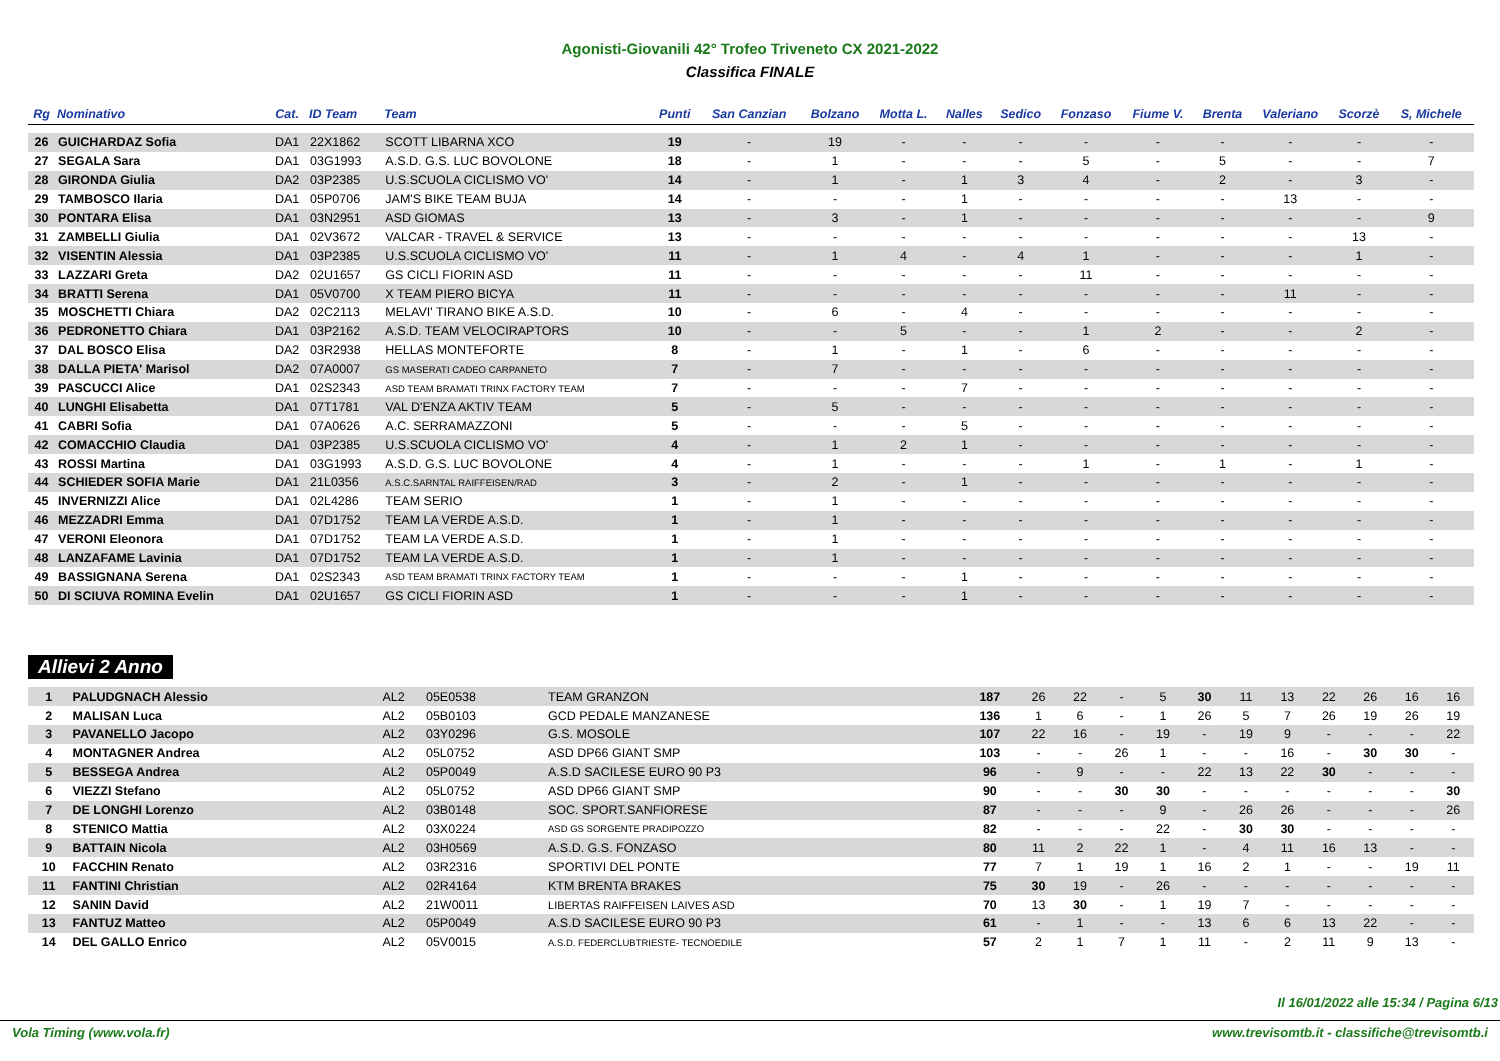Agonisti-Giovanili 42° Trofeo Triveneto CX 2021-2022
Classifica FINALE
| Rg | Nominativo | Cat. | ID Team | Team | Punti | San Canzian | Bolzano | Motta L. | Nalles | Sedico | Fonzaso | Fiume V. | Brenta | Valeriano | Scorzè | S, Michele |
| --- | --- | --- | --- | --- | --- | --- | --- | --- | --- | --- | --- | --- | --- | --- | --- | --- |
| 26 | GUICHARDAZ Sofia | DA1 | 22X1862 | SCOTT LIBARNA XCO | 19 | - | 19 | - | - | - | - | - | - | - | - | - |
| 27 | SEGALA Sara | DA1 | 03G1993 | A.S.D. G.S. LUC BOVOLONE | 18 | - | 1 | - | - | - | 5 | - | 5 | - | - | 7 |
| 28 | GIRONDA Giulia | DA2 | 03P2385 | U.S.SCUOLA CICLISMO VO' | 14 | - | 1 | - | 1 | 3 | 4 | - | 2 | - | 3 | - |
| 29 | TAMBOSCO Ilaria | DA1 | 05P0706 | JAM'S BIKE TEAM BUJA | 14 | - | - | - | 1 | - | - | - | - | 13 | - | - |
| 30 | PONTARA Elisa | DA1 | 03N2951 | ASD GIOMAS | 13 | - | 3 | - | 1 | - | - | - | - | - | - | 9 |
| 31 | ZAMBELLI Giulia | DA1 | 02V3672 | VALCAR - TRAVEL & SERVICE | 13 | - | - | - | - | - | - | - | - | - | 13 | - |
| 32 | VISENTIN Alessia | DA1 | 03P2385 | U.S.SCUOLA CICLISMO VO' | 11 | - | 1 | 4 | - | 4 | 1 | - | - | - | 1 | - |
| 33 | LAZZARI Greta | DA2 | 02U1657 | GS CICLI FIORIN ASD | 11 | - | - | - | - | - | 11 | - | - | - | - | - |
| 34 | BRATTI Serena | DA1 | 05V0700 | X TEAM PIERO BICYA | 11 | - | - | - | - | - | - | - | - | 11 | - | - |
| 35 | MOSCHETTI Chiara | DA2 | 02C2113 | MELAVI' TIRANO BIKE A.S.D. | 10 | - | 6 | - | 4 | - | - | - | - | - | - | - |
| 36 | PEDRONETTO Chiara | DA1 | 03P2162 | A.S.D. TEAM VELOCIRAPTORS | 10 | - | - | 5 | - | - | 1 | 2 | - | - | 2 | - |
| 37 | DAL BOSCO Elisa | DA2 | 03R2938 | HELLAS MONTEFORTE | 8 | - | 1 | - | 1 | - | 6 | - | - | - | - | - |
| 38 | DALLA PIETA' Marisol | DA2 | 07A0007 | GS MASERATI CADEO CARPANETO | 7 | - | 7 | - | - | - | - | - | - | - | - | - |
| 39 | PASCUCCI Alice | DA1 | 02S2343 | ASD TEAM BRAMATI TRINX FACTORY TEAM | 7 | - | - | - | 7 | - | - | - | - | - | - | - |
| 40 | LUNGHI Elisabetta | DA1 | 07T1781 | VAL D'ENZA AKTIV TEAM | 5 | - | 5 | - | - | - | - | - | - | - | - | - |
| 41 | CABRI Sofia | DA1 | 07A0626 | A.C. SERRAMAZZONI | 5 | - | - | - | 5 | - | - | - | - | - | - | - |
| 42 | COMACCHIO Claudia | DA1 | 03P2385 | U.S.SCUOLA CICLISMO VO' | 4 | - | 1 | 2 | 1 | - | - | - | - | - | - | - |
| 43 | ROSSI Martina | DA1 | 03G1993 | A.S.D. G.S. LUC BOVOLONE | 4 | - | 1 | - | - | - | 1 | - | 1 | - | 1 | - |
| 44 | SCHIEDER SOFIA Marie | DA1 | 21L0356 | A.S.C.SARNTAL RAIFFEISEN/RAD | 3 | - | 2 | - | 1 | - | - | - | - | - | - | - |
| 45 | INVERNIZZI Alice | DA1 | 02L4286 | TEAM SERIO | 1 | - | 1 | - | - | - | - | - | - | - | - | - |
| 46 | MEZZADRI Emma | DA1 | 07D1752 | TEAM LA VERDE A.S.D. | 1 | - | 1 | - | - | - | - | - | - | - | - | - |
| 47 | VERONI Eleonora | DA1 | 07D1752 | TEAM LA VERDE A.S.D. | 1 | - | 1 | - | - | - | - | - | - | - | - | - |
| 48 | LANZAFAME Lavinia | DA1 | 07D1752 | TEAM LA VERDE A.S.D. | 1 | - | 1 | - | - | - | - | - | - | - | - | - |
| 49 | BASSIGNANA Serena | DA1 | 02S2343 | ASD TEAM BRAMATI TRINX FACTORY TEAM | 1 | - | - | - | 1 | - | - | - | - | - | - | - |
| 50 | DI SCIUVA ROMINA Evelin | DA1 | 02U1657 | GS CICLI FIORIN ASD | 1 | - | - | - | 1 | - | - | - | - | - | - | - |
Allievi 2 Anno
| 1 | PALUDGNACH Alessio | AL2 | 05E0538 | TEAM GRANZON | 187 | 26 | 22 | - | 5 | 30 | 11 | 13 | 22 | 26 | 16 | 16 |
| 2 | MALISAN Luca | AL2 | 05B0103 | GCD PEDALE MANZANESE | 136 | 1 | 6 | - | 1 | 26 | 5 | 7 | 26 | 19 | 26 | 19 |
| 3 | PAVANELLO Jacopo | AL2 | 03Y0296 | G.S. MOSOLE | 107 | 22 | 16 | - | 19 | - | 19 | 9 | - | - | - | 22 |
| 4 | MONTAGNER Andrea | AL2 | 05L0752 | ASD DP66 GIANT SMP | 103 | - | - | 26 | 1 | - | - | 16 | - | 30 | 30 | - |
| 5 | BESSEGA Andrea | AL2 | 05P0049 | A.S.D SACILESE EURO 90 P3 | 96 | - | 9 | - | - | 22 | 13 | 22 | 30 | - | - | - |
| 6 | VIEZZI Stefano | AL2 | 05L0752 | ASD DP66 GIANT SMP | 90 | - | - | 30 | 30 | - | - | - | - | - | - | 30 |
| 7 | DE LONGHI Lorenzo | AL2 | 03B0148 | SOC. SPORT.SANFIORESE | 87 | - | - | - | 9 | - | 26 | 26 | - | - | - | 26 |
| 8 | STENICO Mattia | AL2 | 03X0224 | ASD GS SORGENTE PRADIPOZZO | 82 | - | - | - | 22 | - | 30 | 30 | - | - | - | - |
| 9 | BATTAIN Nicola | AL2 | 03H0569 | A.S.D. G.S. FONZASO | 80 | 11 | 2 | 22 | 1 | - | 4 | 11 | 16 | 13 | - | - |
| 10 | FACCHIN Renato | AL2 | 03R2316 | SPORTIVI DEL PONTE | 77 | 7 | 1 | 19 | 1 | 16 | 2 | 1 | - | - | 19 | 11 |
| 11 | FANTINI Christian | AL2 | 02R4164 | KTM BRENTA BRAKES | 75 | 30 | 19 | - | 26 | - | - | - | - | - | - | - |
| 12 | SANIN David | AL2 | 21W0011 | LIBERTAS RAIFFEISEN LAIVES ASD | 70 | 13 | 30 | - | 1 | 19 | 7 | - | - | - | - | - |
| 13 | FANTUZ Matteo | AL2 | 05P0049 | A.S.D SACILESE EURO 90 P3 | 61 | - | 1 | - | - | 13 | 6 | 6 | 13 | 22 | - | - |
| 14 | DEL GALLO Enrico | AL2 | 05V0015 | A.S.D. FEDERCLUBTRIESTE- TECNOEDILE | 57 | 2 | 1 | 7 | 1 | 11 | - | 2 | 11 | 9 | 13 | - |
Il 16/01/2022 alle 15:34 / Pagina 6/13
Vola Timing (www.vola.fr) www.trevisomtb.it - classifiche@trevisomtb.i